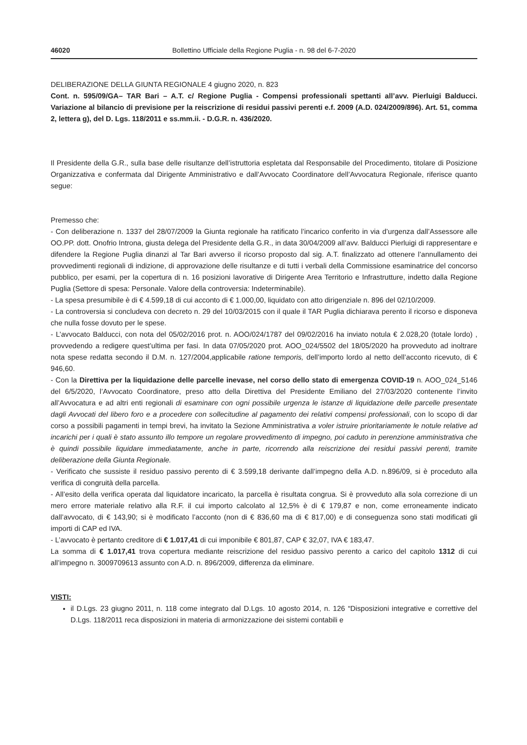46020 Bollettino Ufficiale della Regione Puglia - n. 98 del 6-7-2020
DELIBERAZIONE DELLA GIUNTA REGIONALE 4 giugno 2020, n. 823
Cont. n. 595/09/GA– TAR Bari – A.T. c/ Regione Puglia - Compensi professionali spettanti all’avv. Pierluigi Balducci. Variazione al bilancio di previsione per la reiscrizione di residui passivi perenti e.f. 2009 (A.D. 024/2009/896). Art. 51, comma 2, lettera g), del D. Lgs. 118/2011 e ss.mm.ii. - D.G.R. n. 436/2020.
Il Presidente della G.R., sulla base delle risultanze dell’istruttoria espletata dal Responsabile del Procedimento, titolare di Posizione Organizzativa e confermata dal Dirigente Amministrativo e dall’Avvocato Coordinatore dell’Avvocatura Regionale, riferisce quanto segue:
Premesso che:
- Con deliberazione n. 1337 del 28/07/2009 la Giunta regionale ha ratificato l’incarico conferito in via d’urgenza dall’Assessore alle OO.PP. dott. Onofrio Introna, giusta delega del Presidente della G.R., in data 30/04/2009 all’avv. Balducci Pierluigi di rappresentare e difendere la Regione Puglia dinanzi al Tar Bari avverso il ricorso proposto dal sig. A.T. finalizzato ad ottenere l’annullamento dei provvedimenti regionali di indizione, di approvazione delle risultanze e di tutti i verbali della Commissione esaminatrice del concorso pubblico, per esami, per la copertura di n. 16 posizioni lavorative di Dirigente Area Territorio e Infrastrutture, indetto dalla Regione Puglia (Settore di spesa: Personale. Valore della controversia: Indeterminabile).
- La spesa presumibile è di € 4.599,18 di cui acconto di € 1.000,00, liquidato con atto dirigenziale n. 896 del 02/10/2009.
- La controversia si concludeva con decreto n. 29 del 10/03/2015 con il quale il TAR Puglia dichiarava perento il ricorso e disponeva che nulla fosse dovuto per le spese.
- L’avvocato Balducci, con nota del 05/02/2016 prot. n. AOO/024/1787 del 09/02/2016 ha inviato notula € 2.028,20 (totale lordo) , provvedendo a redigere quest’ultima per fasi. In data 07/05/2020 prot. AOO_024/5502 del 18/05/2020 ha provveduto ad inoltrare nota spese redatta secondo il D.M. n. 127/2004,applicabile ratione temporis, dell’importo lordo al netto dell’acconto ricevuto, di € 946,60.
- Con la Direttiva per la liquidazione delle parcelle inevase, nel corso dello stato di emergenza COVID-19 n. AOO_024_5146 del 6/5/2020, l’Avvocato Coordinatore, preso atto della Direttiva del Presidente Emiliano del 27/03/2020 contenente l’invito all’Avvocatura e ad altri enti regionali di esaminare con ogni possibile urgenza le istanze di liquidazione delle parcelle presentate dagli Avvocati del libero foro e a procedere con sollecitudine al pagamento dei relativi compensi professionali, con lo scopo di dar corso a possibili pagamenti in tempi brevi, ha invitato la Sezione Amministrativa a voler istruire prioritariamente le notule relative ad incarichi per i quali è stato assunto illo tempore un regolare provvedimento di impegno, poi caduto in perenzione amministrativa che è quindi possibile liquidare immediatamente, anche in parte, ricorrendo alla reiscrizione dei residui passivi perenti, tramite deliberazione della Giunta Regionale.
- Verificato che sussiste il residuo passivo perento di € 3.599,18 derivante dall’impegno della A.D. n.896/09, si è proceduto alla verifica di congruità della parcella.
- All’esito della verifica operata dal liquidatore incaricato, la parcella è risultata congrua. Si è provveduto alla sola correzione di un mero errore materiale relativo alla R.F. il cui importo calcolato al 12,5% è di € 179,87 e non, come erroneamente indicato dall’avvocato, di € 143,90; si è modificato l’acconto (non di € 836,60 ma di € 817,00) e di conseguenza sono stati modificati gli importi di CAP ed IVA.
- L’avvocato è pertanto creditore di € 1.017,41 di cui imponibile € 801,87, CAP € 32,07, IVA € 183,47.
La somma di € 1.017,41 trova copertura mediante reiscrizione del residuo passivo perento a carico del capitolo 1312 di cui all’impegno n. 3009709613 assunto con A.D. n. 896/2009, differenza da eliminare.
VISTI:
il D.Lgs. 23 giugno 2011, n. 118 come integrato dal D.Lgs. 10 agosto 2014, n. 126 “Disposizioni integrative e correttive del D.Lgs. 118/2011 reca disposizioni in materia di armonizzazione dei sistemi contabili e